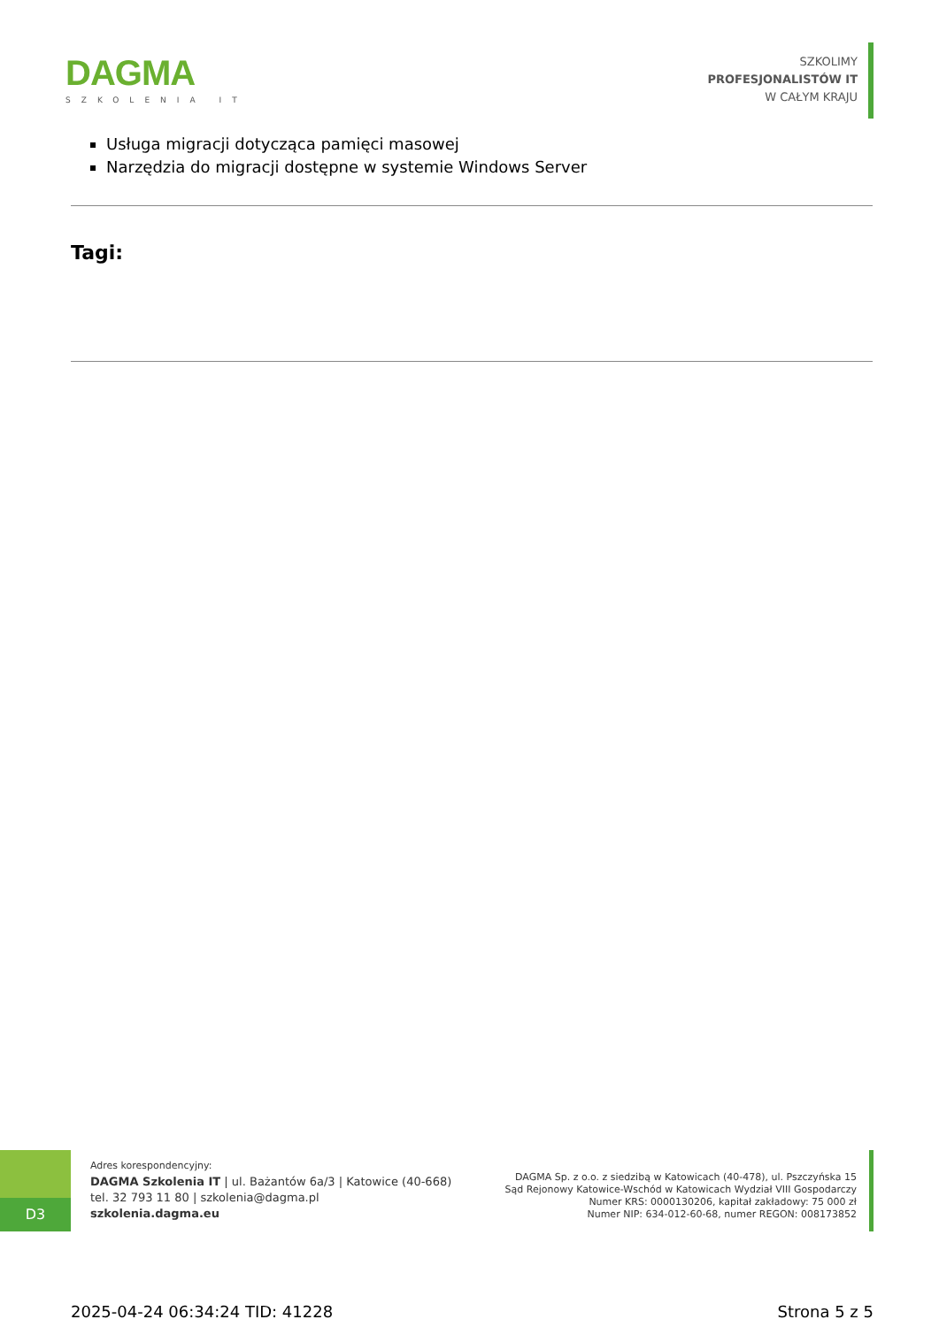DAGMA
SZKOLENIA IT
SZKOLIMY
PROFESJONALISTÓW IT
W CAŁYM KRAJU
Usługa migracji dotycząca pamięci masowej
Narzędzia do migracji dostępne w systemie Windows Server
Tagi:
D3
Adres korespondencyjny:
DAGMA Szkolenia IT | ul. Bażantów 6a/3 | Katowice (40-668)
tel. 32 793 11 80 | szkolenia@dagma.pl
szkolenia.dagma.eu
DAGMA Sp. z o.o. z siedzibą w Katowicach (40-478), ul. Pszczyńska 15
Sąd Rejonowy Katowice-Wschód w Katowicach Wydział VIII Gospodarczy
Numer KRS: 0000130206, kapitał zakładowy: 75 000 zł
Numer NIP: 634-012-60-68, numer REGON: 008173852
2025-04-24 06:34:24 TID: 41228 Strona 5 z 5